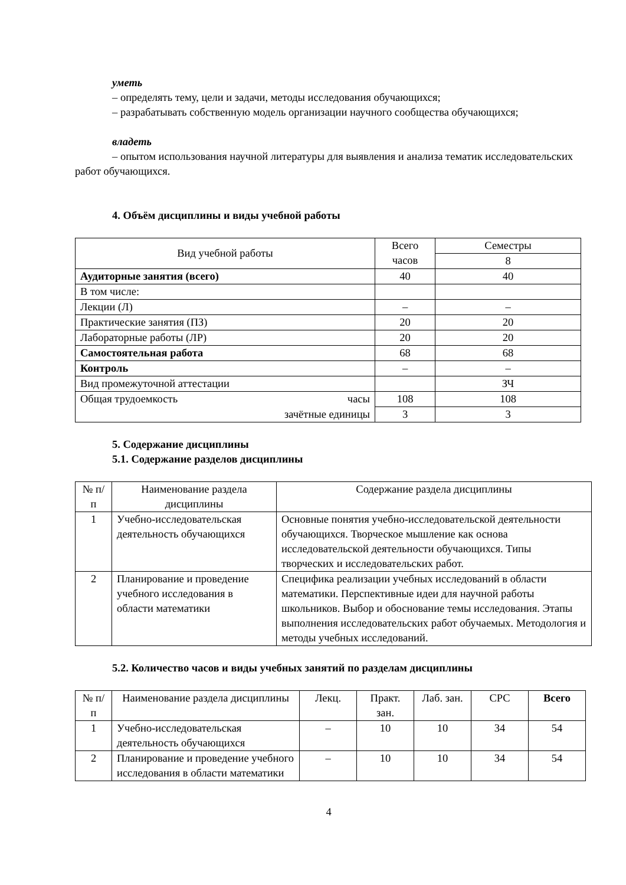уметь
– определять тему, цели и задачи, методы исследования обучающихся;
– разрабатывать собственную модель организации научного сообщества обучающихся;
владеть
– опытом использования научной литературы для выявления и анализа тематик исследовательских работ обучающихся.
4. Объём дисциплины и виды учебной работы
| Вид учебной работы | Всего часов | Семестры |
| | | 8 |
| Аудиторные занятия (всего) | 40 | 40 |
| В том числе: | | |
| Лекции (Л) | – | – |
| Практические занятия (ПЗ) | 20 | 20 |
| Лабораторные работы (ЛР) | 20 | 20 |
| Самостоятельная работа | 68 | 68 |
| Контроль | – | – |
| Вид промежуточной аттестации | | ЗЧ |
| Общая трудоемкость часы | 108 | 108 |
| зачётные единицы | 3 | 3 |
5. Содержание дисциплины
5.1. Содержание разделов дисциплины
| № п/п | Наименование раздела дисциплины | Содержание раздела дисциплины |
| 1 | Учебно-исследовательская деятельность обучающихся | Основные понятия учебно-исследовательской деятельности обучающихся. Творческое мышление как основа исследовательской деятельности обучающихся. Типы творческих и исследовательских работ. |
| 2 | Планирование и проведение учебного исследования в области математики | Специфика реализации учебных исследований в области математики. Перспективные идеи для научной работы школьников. Выбор и обоснование темы исследования. Этапы выполнения исследовательских работ обучаемых. Методология и методы учебных исследований. |
5.2. Количество часов и виды учебных занятий по разделам дисциплины
| № п/п | Наименование раздела дисциплины | Лекц. | Практ. зан. | Лаб. зан. | СРС | Всего |
| 1 | Учебно-исследовательская деятельность обучающихся | – | 10 | 10 | 34 | 54 |
| 2 | Планирование и проведение учебного исследования в области математики | – | 10 | 10 | 34 | 54 |
4